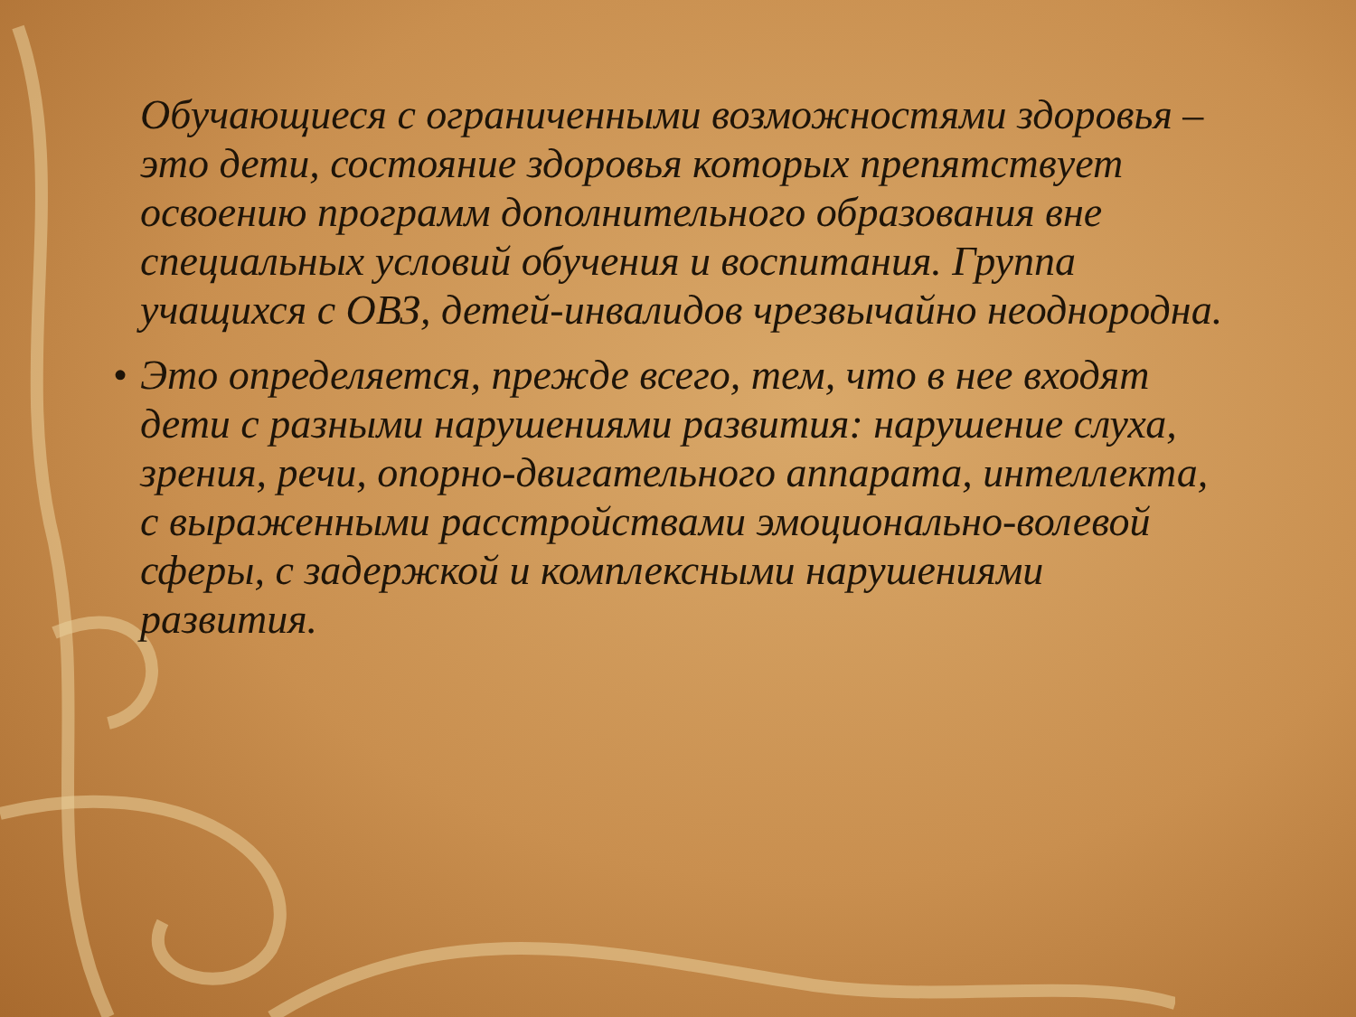Обучающиеся с ограниченными возможностями здоровья – это дети, состояние здоровья которых препятствует освоению программ дополнительного образования вне специальных условий обучения и воспитания. Группа учащихся с ОВЗ, детей-инвалидов чрезвычайно неоднородна.
• Это определяется, прежде всего, тем, что в нее входят дети с разными нарушениями развития: нарушение слуха, зрения, речи, опорно-двигательного аппарата, интеллекта, с выраженными расстройствами эмоционально-волевой сферы, с задержкой и комплексными нарушениями развития.